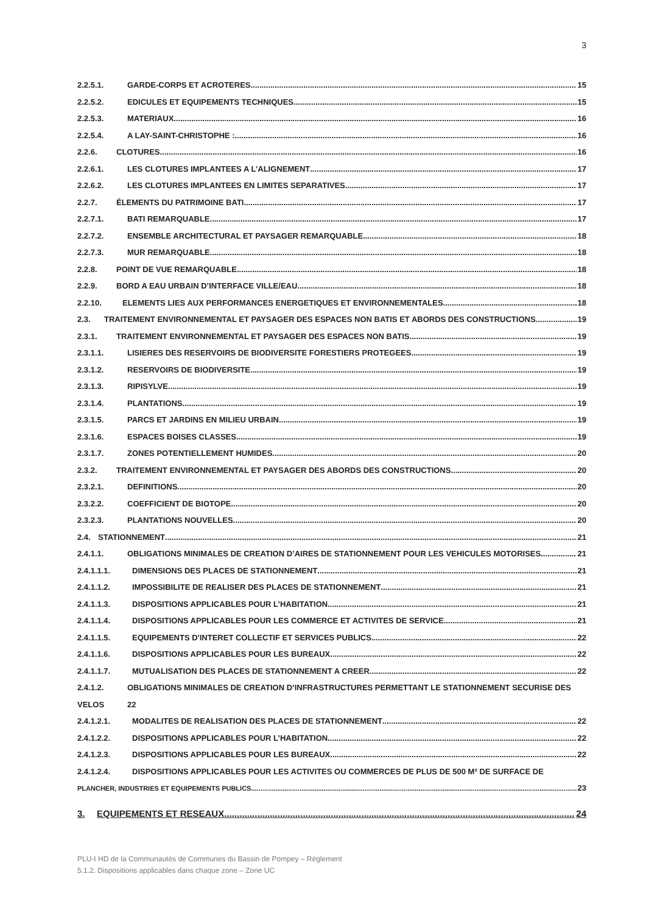3
2.2.5.1. GARDE-CORPS ET ACROTERES 15
2.2.5.2. EDICULES ET EQUIPEMENTS TECHNIQUES 15
2.2.5.3. MATERIAUX 16
2.2.5.4. A LAY-SAINT-CHRISTOPHE : 16
2.2.6. CLOTURES 16
2.2.6.1. LES CLOTURES IMPLANTEES A L’ALIGNEMENT 17
2.2.6.2. LES CLOTURES IMPLANTEES EN LIMITES SEPARATIVES 17
2.2.7. ÉLEMENTS DU PATRIMOINE BATI 17
2.2.7.1. BATI REMARQUABLE 17
2.2.7.2. ENSEMBLE ARCHITECTURAL ET PAYSAGER REMARQUABLE 18
2.2.7.3. MUR REMARQUABLE 18
2.2.8. POINT DE VUE REMARQUABLE 18
2.2.9. BORD A EAU URBAIN D’INTERFACE VILLE/EAU 18
2.2.10. ELEMENTS LIES AUX PERFORMANCES ENERGETIQUES ET ENVIRONNEMENTALES 18
2.3. TRAITEMENT ENVIRONNEMENTAL ET PAYSAGER DES ESPACES NON BATIS ET ABORDS DES CONSTRUCTIONS 19
2.3.1. TRAITEMENT ENVIRONNEMENTAL ET PAYSAGER DES ESPACES NON BATIS 19
2.3.1.1. LISIERES DES RESERVOIRS DE BIODIVERSITE FORESTIERS PROTEGEES 19
2.3.1.2. RESERVOIRS DE BIODIVERSITE 19
2.3.1.3. RIPISYLVE 19
2.3.1.4. PLANTATIONS 19
2.3.1.5. PARCS ET JARDINS EN MILIEU URBAIN 19
2.3.1.6. ESPACES BOISES CLASSES 19
2.3.1.7. ZONES POTENTIELLEMENT HUMIDES 20
2.3.2. TRAITEMENT ENVIRONNEMENTAL ET PAYSAGER DES ABORDS DES CONSTRUCTIONS 20
2.3.2.1. DEFINITIONS 20
2.3.2.2. COEFFICIENT DE BIOTOPE 20
2.3.2.3. PLANTATIONS NOUVELLES 20
2.4. STATIONNEMENT 21
2.4.1.1. OBLIGATIONS MINIMALES DE CREATION D’AIRES DE STATIONNEMENT POUR LES VEHICULES MOTORISES 21
2.4.1.1.1. DIMENSIONS DES PLACES DE STATIONNEMENT 21
2.4.1.1.2. IMPOSSIBILITE DE REALISER DES PLACES DE STATIONNEMENT 21
2.4.1.1.3. DISPOSITIONS APPLICABLES POUR L’HABITATION 21
2.4.1.1.4. DISPOSITIONS APPLICABLES POUR LES COMMERCE ET ACTIVITES DE SERVICE 21
2.4.1.1.5. EQUIPEMENTS D'INTERET COLLECTIF ET SERVICES PUBLICS 22
2.4.1.1.6. DISPOSITIONS APPLICABLES POUR LES BUREAUX 22
2.4.1.1.7. MUTUALISATION DES PLACES DE STATIONNEMENT A CREER 22
2.4.1.2. OBLIGATIONS MINIMALES DE CREATION D’INFRASTRUCTURES PERMETTANT LE STATIONNEMENT SECURISE DES
VELOS 22
2.4.1.2.1. MODALITES DE REALISATION DES PLACES DE STATIONNEMENT 22
2.4.1.2.2. DISPOSITIONS APPLICABLES POUR L’HABITATION 22
2.4.1.2.3. DISPOSITIONS APPLICABLES POUR LES BUREAUX 22
2.4.1.2.4. DISPOSITIONS APPLICABLES POUR LES ACTIVITES OU COMMERCES DE PLUS DE 500 M² DE SURFACE DE
PLANCHER, INDUSTRIES ET EQUIPEMENTS PUBLICS 23
3. EQUIPEMENTS ET RESEAUX 24
PLU-I HD de la Communautés de Communes du Bassin de Pompey – Règlement
5.1.2. Dispositions applicables dans chaque zone – Zone UC